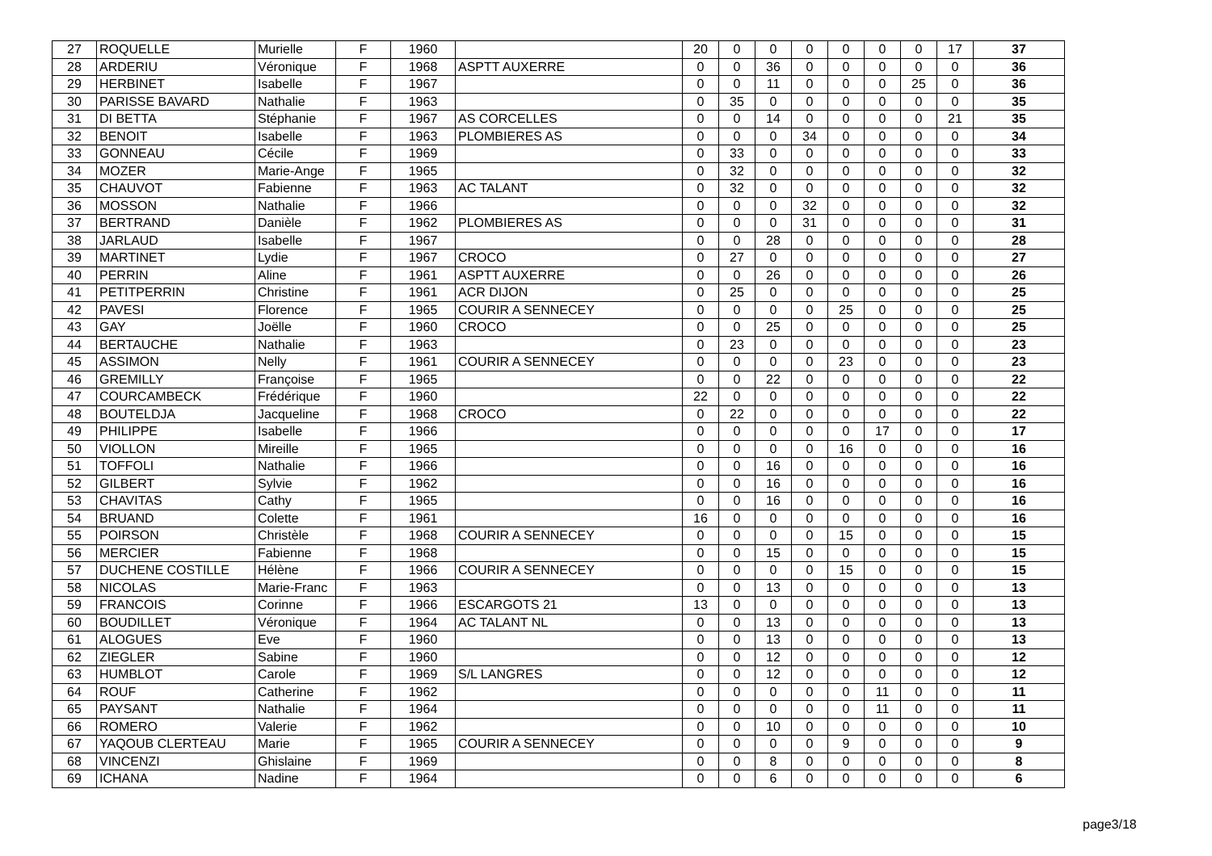| 27 | ROQUELLE | Murielle | F | 1960 | | 20 | 0 | 0 | 0 | 0 | 0 | 0 | 17 | 37 |
| 28 | ARDERIU | Véronique | F | 1968 | ASPTT AUXERRE | 0 | 0 | 36 | 0 | 0 | 0 | 0 | 0 | 36 |
| 29 | HERBINET | Isabelle | F | 1967 | | 0 | 0 | 11 | 0 | 0 | 0 | 25 | 0 | 36 |
| 30 | PARISSE BAVARD | Nathalie | F | 1963 | | 0 | 35 | 0 | 0 | 0 | 0 | 0 | 0 | 35 |
| 31 | DI BETTA | Stéphanie | F | 1967 | AS CORCELLES | 0 | 0 | 14 | 0 | 0 | 0 | 0 | 21 | 35 |
| 32 | BENOIT | Isabelle | F | 1963 | PLOMBIERES AS | 0 | 0 | 0 | 34 | 0 | 0 | 0 | 0 | 34 |
| 33 | GONNEAU | Cécile | F | 1969 | | 0 | 33 | 0 | 0 | 0 | 0 | 0 | 0 | 33 |
| 34 | MOZER | Marie-Ange | F | 1965 | | 0 | 32 | 0 | 0 | 0 | 0 | 0 | 0 | 32 |
| 35 | CHAUVOT | Fabienne | F | 1963 | AC TALANT | 0 | 32 | 0 | 0 | 0 | 0 | 0 | 0 | 32 |
| 36 | MOSSON | Nathalie | F | 1966 | | 0 | 0 | 0 | 32 | 0 | 0 | 0 | 0 | 32 |
| 37 | BERTRAND | Danièle | F | 1962 | PLOMBIERES AS | 0 | 0 | 0 | 31 | 0 | 0 | 0 | 0 | 31 |
| 38 | JARLAUD | Isabelle | F | 1967 | | 0 | 0 | 28 | 0 | 0 | 0 | 0 | 0 | 28 |
| 39 | MARTINET | Lydie | F | 1967 | CROCO | 0 | 27 | 0 | 0 | 0 | 0 | 0 | 0 | 27 |
| 40 | PERRIN | Aline | F | 1961 | ASPTT AUXERRE | 0 | 0 | 26 | 0 | 0 | 0 | 0 | 0 | 26 |
| 41 | PETITPERRIN | Christine | F | 1961 | ACR DIJON | 0 | 25 | 0 | 0 | 0 | 0 | 0 | 0 | 25 |
| 42 | PAVESI | Florence | F | 1965 | COURIR A SENNECEY | 0 | 0 | 0 | 0 | 25 | 0 | 0 | 0 | 25 |
| 43 | GAY | Joëlle | F | 1960 | CROCO | 0 | 0 | 25 | 0 | 0 | 0 | 0 | 0 | 25 |
| 44 | BERTAUCHE | Nathalie | F | 1963 | | 0 | 23 | 0 | 0 | 0 | 0 | 0 | 0 | 23 |
| 45 | ASSIMON | Nelly | F | 1961 | COURIR A SENNECEY | 0 | 0 | 0 | 0 | 23 | 0 | 0 | 0 | 23 |
| 46 | GREMILLY | Françoise | F | 1965 | | 0 | 0 | 22 | 0 | 0 | 0 | 0 | 0 | 22 |
| 47 | COURCAMBECK | Frédérique | F | 1960 | | 22 | 0 | 0 | 0 | 0 | 0 | 0 | 0 | 22 |
| 48 | BOUTELDJA | Jacqueline | F | 1968 | CROCO | 0 | 22 | 0 | 0 | 0 | 0 | 0 | 0 | 22 |
| 49 | PHILIPPE | Isabelle | F | 1966 | | 0 | 0 | 0 | 0 | 0 | 17 | 0 | 0 | 17 |
| 50 | VIOLLON | Mireille | F | 1965 | | 0 | 0 | 0 | 0 | 16 | 0 | 0 | 0 | 16 |
| 51 | TOFFOLI | Nathalie | F | 1966 | | 0 | 0 | 16 | 0 | 0 | 0 | 0 | 0 | 16 |
| 52 | GILBERT | Sylvie | F | 1962 | | 0 | 0 | 16 | 0 | 0 | 0 | 0 | 0 | 16 |
| 53 | CHAVITAS | Cathy | F | 1965 | | 0 | 0 | 16 | 0 | 0 | 0 | 0 | 0 | 16 |
| 54 | BRUAND | Colette | F | 1961 | | 16 | 0 | 0 | 0 | 0 | 0 | 0 | 0 | 16 |
| 55 | POIRSON | Christèle | F | 1968 | COURIR A SENNECEY | 0 | 0 | 0 | 0 | 15 | 0 | 0 | 0 | 15 |
| 56 | MERCIER | Fabienne | F | 1968 | | 0 | 0 | 15 | 0 | 0 | 0 | 0 | 0 | 15 |
| 57 | DUCHENE COSTILLE | Hélène | F | 1966 | COURIR A SENNECEY | 0 | 0 | 0 | 0 | 15 | 0 | 0 | 0 | 15 |
| 58 | NICOLAS | Marie-Franc | F | 1963 | | 0 | 0 | 13 | 0 | 0 | 0 | 0 | 0 | 13 |
| 59 | FRANCOIS | Corinne | F | 1966 | ESCARGOTS 21 | 13 | 0 | 0 | 0 | 0 | 0 | 0 | 0 | 13 |
| 60 | BOUDILLET | Véronique | F | 1964 | AC TALANT NL | 0 | 0 | 13 | 0 | 0 | 0 | 0 | 0 | 13 |
| 61 | ALOGUES | Eve | F | 1960 | | 0 | 0 | 13 | 0 | 0 | 0 | 0 | 0 | 13 |
| 62 | ZIEGLER | Sabine | F | 1960 | | 0 | 0 | 12 | 0 | 0 | 0 | 0 | 0 | 12 |
| 63 | HUMBLOT | Carole | F | 1969 | S/L LANGRES | 0 | 0 | 12 | 0 | 0 | 0 | 0 | 0 | 12 |
| 64 | ROUF | Catherine | F | 1962 | | 0 | 0 | 0 | 0 | 0 | 11 | 0 | 0 | 11 |
| 65 | PAYSANT | Nathalie | F | 1964 | | 0 | 0 | 0 | 0 | 0 | 11 | 0 | 0 | 11 |
| 66 | ROMERO | Valerie | F | 1962 | | 0 | 0 | 10 | 0 | 0 | 0 | 0 | 0 | 10 |
| 67 | YAQOUB CLERTEAU | Marie | F | 1965 | COURIR A SENNECEY | 0 | 0 | 0 | 0 | 9 | 0 | 0 | 0 | 9 |
| 68 | VINCENZI | Ghislaine | F | 1969 | | 0 | 0 | 8 | 0 | 0 | 0 | 0 | 0 | 8 |
| 69 | ICHANA | Nadine | F | 1964 | | 0 | 0 | 6 | 0 | 0 | 0 | 0 | 0 | 6 |
page3/18